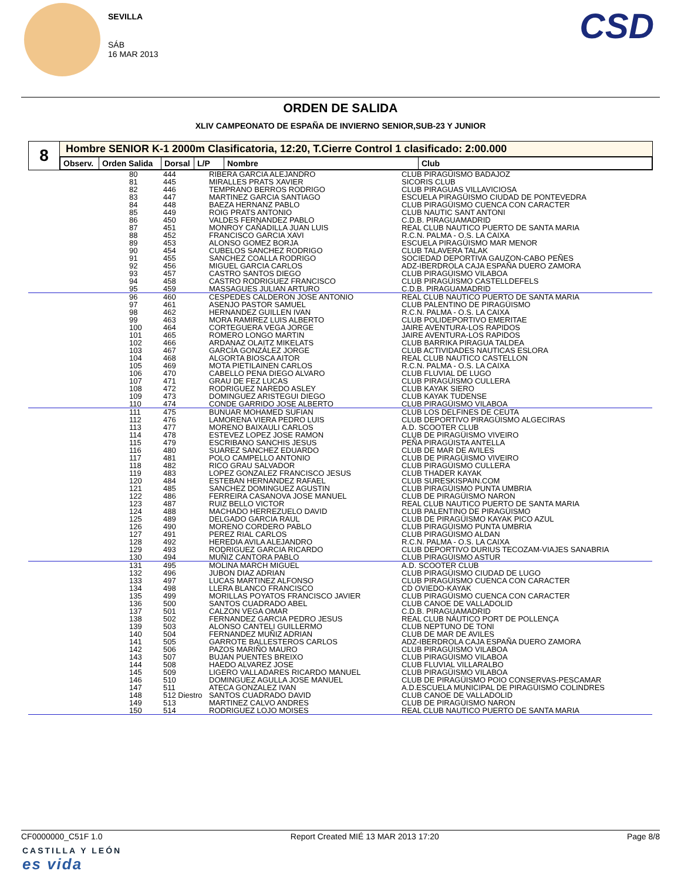SEVILLA
SÁB
16 MAR 2013
CSD
ORDEN DE SALIDA
XLIV CAMPEONATO DE ESPAÑA DE INVIERNO SENIOR,SUB-23 Y JUNIOR
8
Hombre SENIOR K-1 2000m Clasificatoria, 12:20, T.Cierre Control 1 clasificado: 2:00.000
| Observ. | Orden Salida | Dorsal | L/P | Nombre | Club |
| --- | --- | --- | --- | --- | --- |
| | 80 | 444 | RIBERA GARCIA ALEJANDRO | CLUB PIRAGÜISMO BADAJOZ |
| | 81 | 445 | MIRALLES PRATS XAVIER | SICORIS CLUB |
| | 82 | 446 | TEMPRANO BERROS RODRIGO | CLUB PIRAGUAS VILLAVICIOSA |
| | 83 | 447 | MARTINEZ GARCIA SANTIAGO | ESCUELA PIRAGÜISMO CIUDAD DE PONTEVEDRA |
| | 84 | 448 | BAEZA HERNANZ PABLO | CLUB PIRAGÜISMO CUENCA CON CARACTER |
| | 85 | 449 | ROIG PRATS ANTONIO | CLUB NAUTIC SANT ANTONI |
| | 86 | 450 | VALDES FERNANDEZ PABLO | C.D.B. PIRAGUAMADRID |
| | 87 | 451 | MONROY CAÑADILLA JUAN LUIS | REAL CLUB NAUTICO PUERTO DE SANTA MARIA |
| | 88 | 452 | FRANCISCO GARCIA XAVI | R.C.N. PALMA - O.S. LA CAIXA |
| | 89 | 453 | ALONSO GOMEZ BORJA | ESCUELA PIRAGÜISMO MAR MENOR |
| | 90 | 454 | CUBELOS SANCHEZ RODRIGO | CLUB TALAVERA TALAK |
| | 91 | 455 | SANCHEZ COALLA RODRIGO | SOCIEDAD DEPORTIVA GAUZON-CABO PEÑES |
| | 92 | 456 | MIGUEL GARCIA CARLOS | ADZ-IBERDROLA CAJA ESPAÑA DUERO ZAMORA |
| | 93 | 457 | CASTRO SANTOS DIEGO | CLUB PIRAGÜISMO VILABOA |
| | 94 | 458 | CASTRO RODRIGUEZ FRANCISCO | CLUB PIRAGÜISMO CASTELLDEFELS |
| | 95 | 459 | MASSAGUES JULIAN ARTURO | C.D.B. PIRAGUAMADRID |
| | 96 | 460 | CESPEDES CALDERON JOSE ANTONIO | REAL CLUB NAUTICO PUERTO DE SANTA MARIA |
| | 97 | 461 | ASENJO PASTOR SAMUEL | CLUB PALENTINO DE PIRAGÜISMO |
| | 98 | 462 | HERNANDEZ GUILLEN IVAN | R.C.N. PALMA - O.S. LA CAIXA |
| | 99 | 463 | MORA RAMIREZ LUIS ALBERTO | CLUB POLIDEPORTIVO EMERITAE |
| | 100 | 464 | CORTEGUERA VEGA JORGE | JAIRE AVENTURA-LOS RAPIDOS |
| | 101 | 465 | ROMERO LONGO MARTIN | JAIRE AVENTURA-LOS RAPIDOS |
| | 102 | 466 | ARDANAZ OLAITZ MIKELATS | CLUB BARRIKA PIRAGUA TALDEA |
| | 103 | 467 | GARCÍA GONZÁLEZ JORGE | CLUB ACTIVIDADES NAUTICAS ESLORA |
| | 104 | 468 | ALGORTA BIOSCA AITOR | REAL CLUB NAUTICO CASTELLON |
| | 105 | 469 | MOTA PIETILAINEN CARLOS | R.C.N. PALMA - O.S. LA CAIXA |
| | 106 | 470 | CABELLO PENA DIEGO ALVARO | CLUB FLUVIAL DE LUGO |
| | 107 | 471 | GRAU DE FEZ LUCAS | CLUB PIRAGÜISMO CULLERA |
| | 108 | 472 | RODRIGUEZ NAREDO ASLEY | CLUB KAYAK SIERO |
| | 109 | 473 | DOMINGUEZ ARISTEGUI DIEGO | CLUB KAYAK TUDENSE |
| | 110 | 474 | CONDE GARRIDO JOSE ALBERTO | CLUB PIRAGÜISMO VILABOA |
| | 111 | 475 | BUNUAR MOHAMED SUFIAN | CLUB LOS DELFINES DE CEUTA |
| | 112 | 476 | LAMORENA VIERA PEDRO LUIS | CLUB DEPORTIVO PIRAGÜISMO ALGECIRAS |
| | 113 | 477 | MORENO BAIXAULI CARLOS | A.D. SCOOTER CLUB |
| | 114 | 478 | ESTEVEZ LOPEZ JOSE RAMON | CLUB DE PIRAGÜISMO VIVEIRO |
| | 115 | 479 | ESCRIBANO SANCHIS JESUS | PEÑA PIRAGÜISTA ANTELLA |
| | 116 | 480 | SUAREZ SANCHEZ EDUARDO | CLUB DE MAR DE AVILES |
| | 117 | 481 | POLO CAMPELLO ANTONIO | CLUB DE PIRAGÜISMO VIVEIRO |
| | 118 | 482 | RICO GRAU SALVADOR | CLUB PIRAGÜISMO CULLERA |
| | 119 | 483 | LOPEZ GONZALEZ FRANCISCO JESUS | CLUB THADER KAYAK |
| | 120 | 484 | ESTEBAN HERNANDEZ RAFAEL | CLUB SURESKISPAIN.COM |
| | 121 | 485 | SANCHEZ DOMINGUEZ AGUSTIN | CLUB PIRAGÜISMO PUNTA UMBRIA |
| | 122 | 486 | FERREIRA CASANOVA JOSE MANUEL | CLUB DE PIRAGÜISMO NARON |
| | 123 | 487 | RUIZ BELLO VICTOR | REAL CLUB NAUTICO PUERTO DE SANTA MARIA |
| | 124 | 488 | MACHADO HERREZUELO DAVID | CLUB PALENTINO DE PIRAGÜISMO |
| | 125 | 489 | DELGADO GARCIA RAUL | CLUB DE PIRAGÜISMO KAYAK PICO AZUL |
| | 126 | 490 | MORENO CORDERO PABLO | CLUB PIRAGÜISMO PUNTA UMBRIA |
| | 127 | 491 | PEREZ RIAL CARLOS | CLUB PIRAGÜISMO ALDAN |
| | 128 | 492 | HEREDIA AVILA ALEJANDRO | R.C.N. PALMA - O.S. LA CAIXA |
| | 129 | 493 | RODRIGUEZ GARCIA RICARDO | CLUB DEPORTIVO DURIUS TECOZAM-VIAJES SANABRIA |
| | 130 | 494 | MUÑIZ CANTORA PABLO | CLUB PIRAGÜISMO ASTUR |
| | 131 | 495 | MOLINA MARCH MIGUEL | A.D. SCOOTER CLUB |
| | 132 | 496 | JUBON DIAZ ADRIAN | CLUB PIRAGÜISMO CIUDAD DE LUGO |
| | 133 | 497 | LUCAS MARTINEZ ALFONSO | CLUB PIRAGÜISMO CUENCA CON CARACTER |
| | 134 | 498 | LLERA BLANCO FRANCISCO | CD OVIEDO-KAYAK |
| | 135 | 499 | MORILLAS POYATOS FRANCISCO JAVIER | CLUB PIRAGÜISMO CUENCA CON CARACTER |
| | 136 | 500 | SANTOS CUADRADO ABEL | CLUB CANOE DE VALLADOLID |
| | 137 | 501 | CALZON VEGA OMAR | C.D.B. PIRAGUAMADRID |
| | 138 | 502 | FERNANDEZ GARCIA PEDRO JESUS | REAL CLUB NÁUTICO PORT DE POLLENÇA |
| | 139 | 503 | ALONSO CANTELI GUILLERMO | CLUB NEPTUNO DE TONI |
| | 140 | 504 | FERNANDEZ MUÑIZ ADRIAN | CLUB DE MAR DE AVILES |
| | 141 | 505 | GARROTE BALLESTEROS CARLOS | ADZ-IBERDROLA CAJA ESPAÑA DUERO ZAMORA |
| | 142 | 506 | PAZOS MARIÑO MAURO | CLUB PIRAGÜISMO VILABOA |
| | 143 | 507 | BUJAN PUENTES BREIXO | CLUB PIRAGÜISMO VILABOA |
| | 144 | 508 | HAEDO ALVAREZ JOSE | CLUB FLUVIAL VILLARALBO |
| | 145 | 509 | LIGERO VALLADARES RICARDO MANUEL | CLUB PIRAGÜISMO VILABOA |
| | 146 | 510 | DOMINGUEZ AGULLA JOSE MANUEL | CLUB DE PIRAGÜISMO POIO CONSERVAS-PESCAMAR |
| | 147 | 511 | ATECA GONZALEZ IVAN | A.D.ESCUELA MUNICIPAL DE PIRAGÜISMO COLINDRES |
| | 148 | 512 Diestro | SANTOS CUADRADO DAVID | CLUB CANOE DE VALLADOLID |
| | 149 | 513 | MARTINEZ CALVO ANDRES | CLUB DE PIRAGÜISMO NARON |
| | 150 | 514 | RODRIGUEZ LOJO MOISES | REAL CLUB NAUTICO PUERTO DE SANTA MARIA |
CF0000000_C51F 1.0 Report Created MIÉ 13 MAR 2013 17:20 Page 8/8
CASTILLA Y LEÓN
es vida